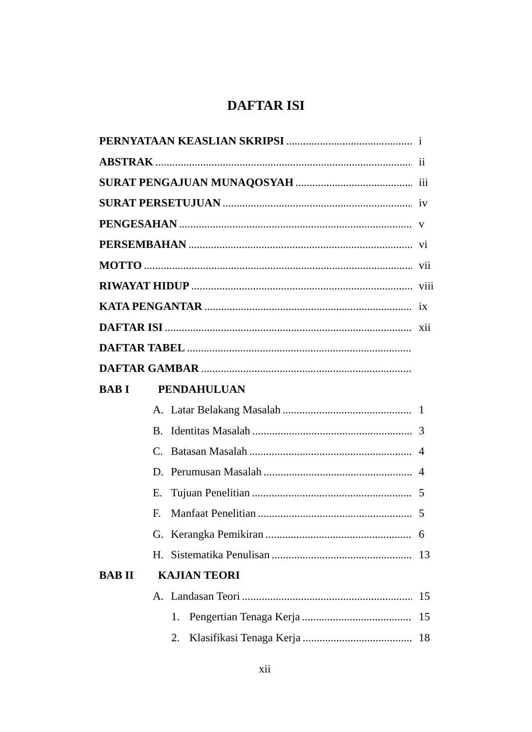DAFTAR ISI
PERNYATAAN KEASLIAN SKRIPSI i
ABSTRAK ii
SURAT PENGAJUAN MUNAQOSYAH iii
SURAT PERSETUJUAN iv
PENGESAHAN v
PERSEMBAHAN vi
MOTTO vii
RIWAYAT HIDUP viii
KATA PENGANTAR ix
DAFTAR ISI xii
DAFTAR TABEL
DAFTAR GAMBAR
BAB I PENDAHULUAN
A. Latar Belakang Masalah 1
B. Identitas Masalah 3
C. Batasan Masalah 4
D. Perumusan Masalah 4
E. Tujuan Penelitian 5
F. Manfaat Penelitian 5
G. Kerangka Pemikiran 6
H. Sistematika Penulisan 13
BAB II KAJIAN TEORI
A. Landasan Teori 15
1. Pengertian Tenaga Kerja 15
2. Klasifikasi Tenaga Kerja 18
xii